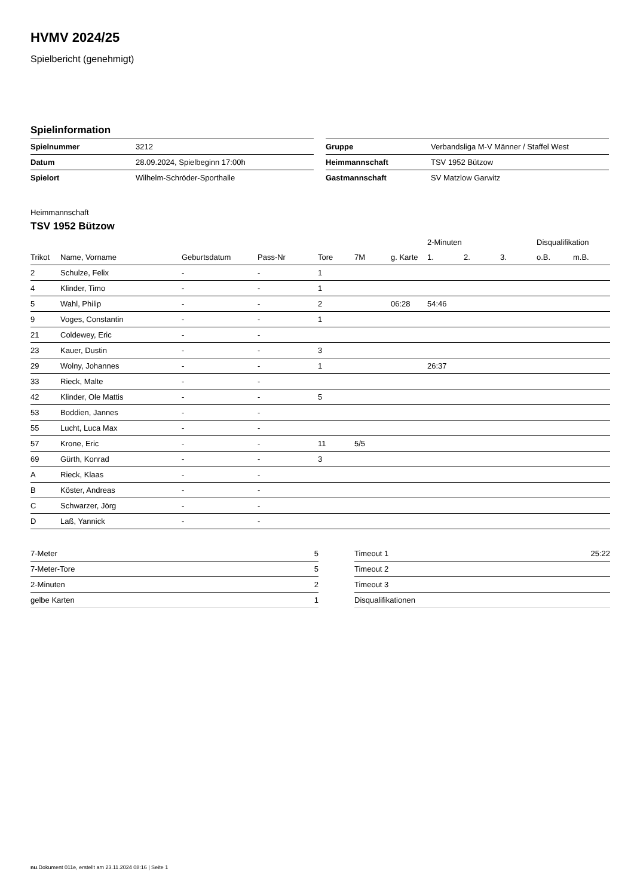HVMV 2024/25
Spielbericht (genehmigt)
Spielinformation
| Spielnummer | 3212 |
| Datum | 28.09.2024, Spielbeginn 17:00h |
| Spielort | Wilhelm-Schröder-Sporthalle |
| Gruppe | Verbandsliga M-V Männer / Staffel West |
| Heimmannschaft | TSV 1952 Bützow |
| Gastmannschaft | SV Matzlow Garwitz |
Heimmannschaft
TSV 1952 Bützow
| | | | | | | | 2-Minuten | | | Disqualifikation | |
| --- | --- | --- | --- | --- | --- | --- | --- | --- | --- | --- | --- |
| Trikot | Name, Vorname | Geburtsdatum | Pass-Nr | Tore | 7M | g. Karte | 1. | 2. | 3. | o.B. | m.B. |
| 2 | Schulze, Felix | - | - | 1 | | | | | | | |
| 4 | Klinder, Timo | - | - | 1 | | | | | | | |
| 5 | Wahl, Philip | - | - | 2 | | 06:28 | 54:46 | | | | |
| 9 | Voges, Constantin | - | - | 1 | | | | | | | |
| 21 | Coldewey, Eric | - | - | | | | | | | | |
| 23 | Kauer, Dustin | - | - | 3 | | | | | | | |
| 29 | Wolny, Johannes | - | - | 1 | | | 26:37 | | | | |
| 33 | Rieck, Malte | - | - | | | | | | | | |
| 42 | Klinder, Ole Mattis | - | - | 5 | | | | | | | |
| 53 | Boddien, Jannes | - | - | | | | | | | | |
| 55 | Lucht, Luca Max | - | - | | | | | | | | |
| 57 | Krone, Eric | - | - | 11 | 5/5 | | | | | | |
| 69 | Gürth, Konrad | - | - | 3 | | | | | | | |
| A | Rieck, Klaas | - | - | | | | | | | | |
| B | Köster, Andreas | - | - | | | | | | | | |
| C | Schwarzer, Jörg | - | - | | | | | | | | |
| D | Laß, Yannick | - | - | | | | | | | | |
| 7-Meter | 5 |
| 7-Meter-Tore | 5 |
| 2-Minuten | 2 |
| gelbe Karten | 1 |
| Timeout 1 | 25:22 |
| Timeout 2 | |
| Timeout 3 | |
| Disqualifikationen | |
nu.Dokument 011e, erstellt am 23.11.2024 08:16 | Seite 1